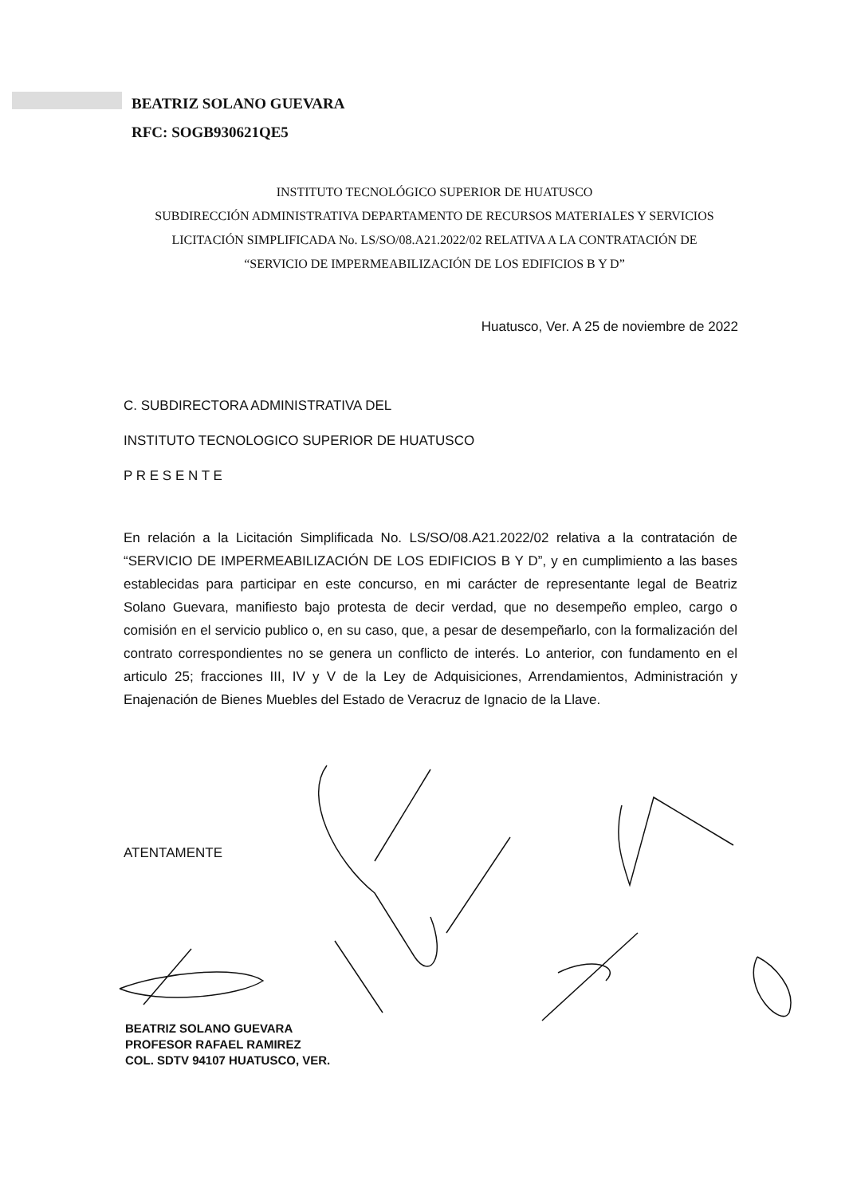BEATRIZ SOLANO GUEVARA
RFC: SOGB930621QE5
INSTITUTO TECNOLÓGICO SUPERIOR DE HUATUSCO
SUBDIRECCIÓN ADMINISTRATIVA DEPARTAMENTO DE RECURSOS MATERIALES Y SERVICIOS
LICITACIÓN SIMPLIFICADA No. LS/SO/08.A21.2022/02 RELATIVA A LA CONTRATACIÓN DE
“SERVICIO DE IMPERMEABILIZACIÓN DE LOS EDIFICIOS B Y D”
Huatusco, Ver. A 25 de noviembre de 2022
C. SUBDIRECTORA ADMINISTRATIVA DEL
INSTITUTO TECNOLOGICO SUPERIOR DE HUATUSCO
P R E S E N T E
En relación a la Licitación Simplificada No. LS/SO/08.A21.2022/02 relativa a la contratación de “SERVICIO DE IMPERMEABILIZACIÓN DE LOS EDIFICIOS B Y D”, y en cumplimiento a las bases establecidas para participar en este concurso, en mi carácter de representante legal de Beatriz Solano Guevara, manifiesto bajo protesta de decir verdad, que no desempeño empleo, cargo o comisión en el servicio publico o, en su caso, que, a pesar de desempeñarlo, con la formalización del contrato correspondientes no se genera un conflicto de interés. Lo anterior, con fundamento en el articulo 25; fracciones III, IV y V de la Ley de Adquisiciones, Arrendamientos, Administración y Enajenación de Bienes Muebles del Estado de Veracruz de Ignacio de la Llave.
ATENTAMENTE
BEATRIZ SOLANO GUEVARA
PROFESOR RAFAEL RAMIREZ
COL. SDTV 94107 HUATUSCO, VER.